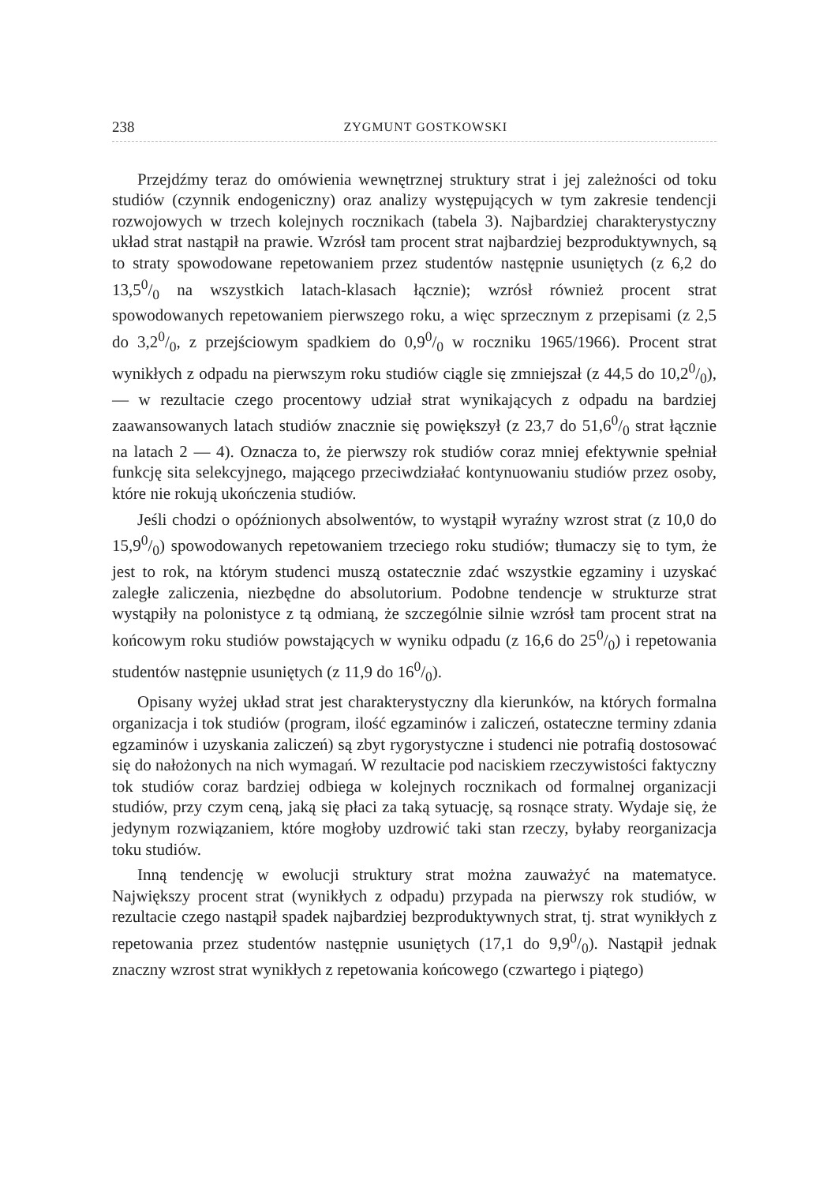238 ZYGMUNT GOSTKOWSKI
Przejdźmy teraz do omówienia wewnętrznej struktury strat i jej zależności od toku studiów (czynnik endogeniczny) oraz analizy występujących w tym zakresie tendencji rozwojowych w trzech kolejnych rocznikach (tabela 3). Najbardziej charakterystyczny układ strat nastąpił na prawie. Wzrósł tam procent strat najbardziej bezproduktywnych, są to straty spowodowane repetowaniem przez studentów następnie usuniętych (z 6,2 do 13,50/0 na wszystkich latach-klasach łącznie); wzrósł również procent strat spowodowanych repetowaniem pierwszego roku, a więc sprzecznym z przepisami (z 2,5 do 3,20/0, z przejściowym spadkiem do 0,90/0 w roczniku 1965/1966). Procent strat wynikłych z odpadu na pierwszym roku studiów ciągle się zmniejszał (z 44,5 do 10,20/0), — w rezultacie czego procentowy udział strat wynikających z odpadu na bardziej zaawansowanych latach studiów znacznie się powiększył (z 23,7 do 51,60/0 strat łącznie na latach 2 — 4). Oznacza to, że pierwszy rok studiów coraz mniej efektywnie spełniał funkcję sita selekcyjnego, mającego przeciwdziałać kontynuowaniu studiów przez osoby, które nie rokują ukończenia studiów.
Jeśli chodzi o opóźnionych absolwentów, to wystąpił wyraźny wzrost strat (z 10,0 do 15,90/0) spowodowanych repetowaniem trzeciego roku studiów; tłumaczy się to tym, że jest to rok, na którym studenci muszą ostatecznie zdać wszystkie egzaminy i uzyskać zaległe zaliczenia, niezbędne do absolutorium. Podobne tendencje w strukturze strat wystąpiły na polonistyce z tą odmianą, że szczególnie silnie wzrósł tam procent strat na końcowym roku studiów powstających w wyniku odpadu (z 16,6 do 250/0) i repetowania studentów następnie usuniętych (z 11,9 do 160/0).
Opisany wyżej układ strat jest charakterystyczny dla kierunków, na których formalna organizacja i tok studiów (program, ilość egzaminów i zaliczeń, ostateczne terminy zdania egzaminów i uzyskania zaliczeń) są zbyt rygorystyczne i studenci nie potrafią dostosować się do nałożonych na nich wymagań. W rezultacie pod naciskiem rzeczywistości faktyczny tok studiów coraz bardziej odbiega w kolejnych rocznikach od formalnej organizacji studiów, przy czym ceną, jaką się płaci za taką sytuację, są rosnące straty. Wydaje się, że jedynym rozwiązaniem, które mogłoby uzdrowić taki stan rzeczy, byłaby reorganizacja toku studiów.
Inną tendencję w ewolucji struktury strat można zauważyć na matematyce. Największy procent strat (wynikłych z odpadu) przypada na pierwszy rok studiów, w rezultacie czego nastąpił spadek najbardziej bezproduktywnych strat, tj. strat wynikłych z repetowania przez studentów następnie usuniętych (17,1 do 9,90/0). Nastąpił jednak znaczny wzrost strat wynikłych z repetowania końcowego (czwartego i piątego)